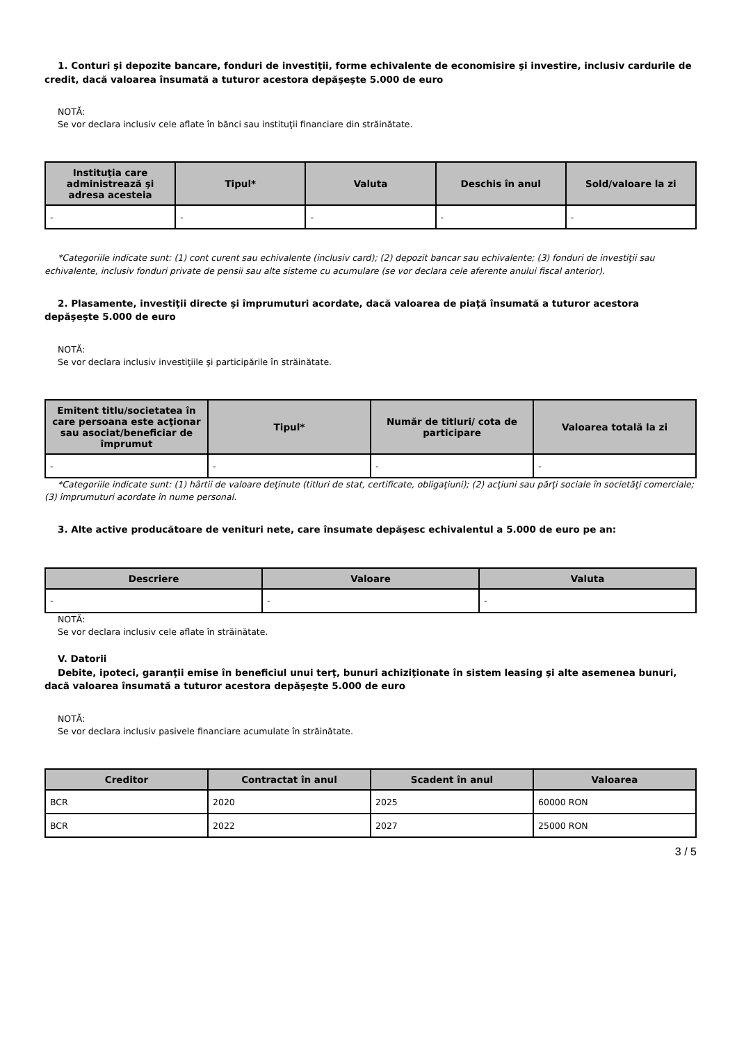1. Conturi şi depozite bancare, fonduri de investiţii, forme echivalente de economisire şi investire, inclusiv cardurile de credit, dacă valoarea însumată a tuturor acestora depăşeşte 5.000 de euro
NOTĂ:
Se vor declara inclusiv cele aflate în bănci sau instituţii financiare din străinătate.
| Instituţia care administrează şi adresa acesteia | Tipul* | Valuta | Deschis în anul | Sold/valoare la zi |
| --- | --- | --- | --- | --- |
| - | - | - | - | - |
*Categoriile indicate sunt: (1) cont curent sau echivalente (inclusiv card); (2) depozit bancar sau echivalente; (3) fonduri de investiţii sau echivalente, inclusiv fonduri private de pensii sau alte sisteme cu acumulare (se vor declara cele aferente anului fiscal anterior).
2. Plasamente, investiţii directe şi împrumuturi acordate, dacă valoarea de piaţă însumată a tuturor acestora depăşeşte 5.000 de euro
NOTĂ:
Se vor declara inclusiv investiţiile şi participările în străinătate.
| Emitent titlu/societatea în care persoana este acţionar sau asociat/beneficiar de împrumut | Tipul* | Număr de titluri/ cota de participare | Valoarea totală la zi |
| --- | --- | --- | --- |
| - | - | - | - |
*Categoriile indicate sunt: (1) hârtii de valoare deţinute (titluri de stat, certificate, obligaţiuni); (2) acţiuni sau părţi sociale în societăţi comerciale; (3) împrumuturi acordate în nume personal.
3. Alte active producătoare de venituri nete, care însumate depăşesc echivalentul a 5.000 de euro pe an:
| Descriere | Valoare | Valuta |
| --- | --- | --- |
| - | - | - |
NOTĂ:
Se vor declara inclusiv cele aflate în străinătate.
V. Datorii
Debite, ipoteci, garanţii emise în beneficiul unui terţ, bunuri achiziţionate în sistem leasing şi alte asemenea bunuri, dacă valoarea însumată a tuturor acestora depăşeşte 5.000 de euro
NOTĂ:
Se vor declara inclusiv pasivele financiare acumulate în străinătate.
| Creditor | Contractat în anul | Scadent în anul | Valoarea |
| --- | --- | --- | --- |
| BCR | 2020 | 2025 | 60000 RON |
| BCR | 2022 | 2027 | 25000 RON |
3 / 5